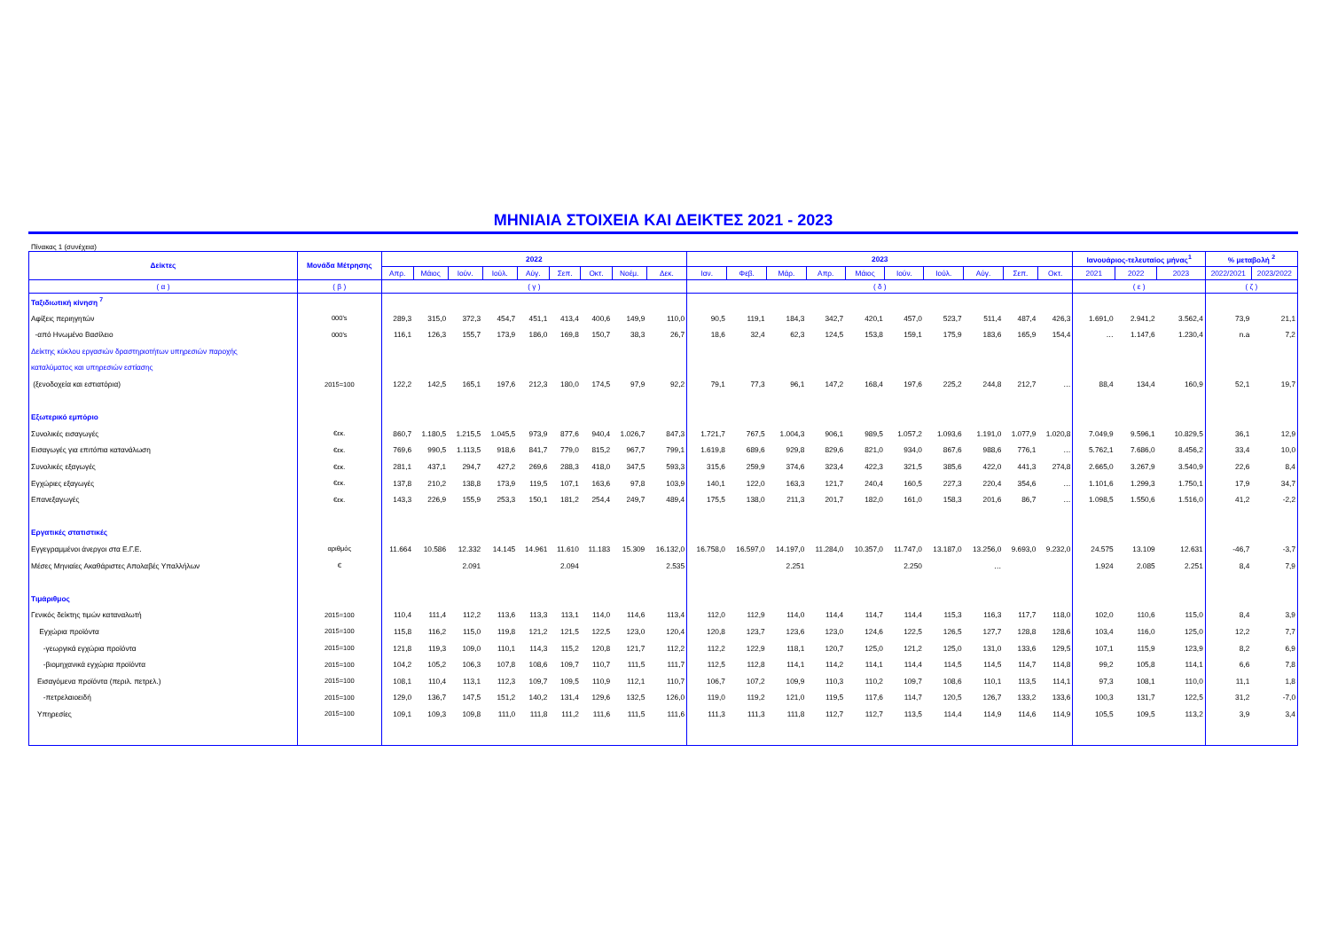ΜΗΝΙΑΙΑ ΣΤΟΙΧΕΙΑ ΚΑΙ ΔΕΙΚΤΕΣ 2021 - 2023
Πίνακας 1 (συνέχεια)
| Δείκτες | Μονάδα Μέτρησης | 2022 | | | | | | | | | 2023 | | | | | | | | | | Ιανουάριος-τελευταίος μήνας<sup>1</sup> | | | % μεταβολή <sup>2</sup> | |
| --- | --- | --- | --- | --- | --- | --- | --- | --- | --- | --- | --- | --- | --- | --- | --- | --- | --- | --- | --- | --- | --- | --- | --- | --- | --- |
| | | Απρ. | Μάιος | Ιούν. | Ιούλ. | Αύγ. | Σεπ. | Οκτ. | Νοέμ. | Δεκ. | Ιαν. | Φεβ. | Μάρ. | Απρ. | Μάιος | Ιούν. | Ιούλ. | Αύγ. | Σεπ. | Οκτ. | 2021 | 2022 | 2023 | 2022/2021 | 2023/2022 |
| ( α ) | ( β ) | ( γ ) | | | | | | | | | ( δ ) | | | | | | | | | | ( ε ) | | | ( ζ ) | |
| Ταξιδιωτική κίνηση <sup>7</sup> | | | | | | | | | | | | | | | | | | | | | | | | | |
| Αφίξεις περιηγητών | 000's | 289,3 | 315,0 | 372,3 | 454,7 | 451,1 | 413,4 | 400,6 | 149,9 | 110,0 | 90,5 | 119,1 | 184,3 | 342,7 | 420,1 | 457,0 | 523,7 | 511,4 | 487,4 | 426,3 | 1.691,0 | 2.941,2 | 3.562,4 | 73,9 | 21,1 |
| -από Ηνωμένο Βασίλειο | 000's | 116,1 | 126,3 | 155,7 | 173,9 | 186,0 | 169,8 | 150,7 | 38,3 | 26,7 | 18,6 | 32,4 | 62,3 | 124,5 | 153,8 | 159,1 | 175,9 | 183,6 | 165,9 | 154,4 | … | 1.147,6 | 1.230,4 | n.a | 7,2 |
| Δείκτης κύκλου εργασιών δραστηριοτήτων υπηρεσιών παροχής | | | | | | | | | | | | | | | | | | | | | | | | | |
| καταλύματος και υπηρεσιών εστίασης | | | | | | | | | | | | | | | | | | | | | | | | | |
| (ξενοδοχεία και εστιατόρια) | 2015=100 | 122,2 | 142,5 | 165,1 | 197,6 | 212,3 | 180,0 | 174,5 | 97,9 | 92,2 | 79,1 | 77,3 | 96,1 | 147,2 | 168,4 | 197,6 | 225,2 | 244,8 | 212,7 | … | 88,4 | 134,4 | 160,9 | 52,1 | 19,7 |
| Εξωτερικό εμπόριο | | | | | | | | | | | | | | | | | | | | | | | | | |
| Συνολικές εισαγωγές | €εκ. | 860,7 | 1.180,5 | 1.215,5 | 1.045,5 | 973,9 | 877,6 | 940,4 | 1.026,7 | 847,3 | 1.721,7 | 767,5 | 1.004,3 | 906,1 | 989,5 | 1.057,2 | 1.093,6 | 1.191,0 | 1.077,9 | 1.020,8 | 7.049,9 | 9.596,1 | 10.829,5 | 36,1 | 12,9 |
| Εισαγωγές για επιτόπια κατανάλωση | €εκ. | 769,6 | 990,5 | 1.113,5 | 918,6 | 841,7 | 779,0 | 815,2 | 967,7 | 799,1 | 1.619,8 | 689,6 | 929,8 | 829,6 | 821,0 | 934,0 | 867,6 | 988,6 | 776,1 | … | 5.762,1 | 7.686,0 | 8.456,2 | 33,4 | 10,0 |
| Συνολικές εξαγωγές | €εκ. | 281,1 | 437,1 | 294,7 | 427,2 | 269,6 | 288,3 | 418,0 | 347,5 | 593,3 | 315,6 | 259,9 | 374,6 | 323,4 | 422,3 | 321,5 | 385,6 | 422,0 | 441,3 | 274,8 | 2.665,0 | 3.267,9 | 3.540,9 | 22,6 | 8,4 |
| Εγχώριες εξαγωγές | €εκ. | 137,8 | 210,2 | 138,8 | 173,9 | 119,5 | 107,1 | 163,6 | 97,8 | 103,9 | 140,1 | 122,0 | 163,3 | 121,7 | 240,4 | 160,5 | 227,3 | 220,4 | 354,6 | … | 1.101,6 | 1.299,3 | 1.750,1 | 17,9 | 34,7 |
| Επανεξαγωγές | €εκ. | 143,3 | 226,9 | 155,9 | 253,3 | 150,1 | 181,2 | 254,4 | 249,7 | 489,4 | 175,5 | 138,0 | 211,3 | 201,7 | 182,0 | 161,0 | 158,3 | 201,6 | 86,7 | … | 1.098,5 | 1.550,6 | 1.516,0 | 41,2 | -2,2 |
| Εργατικές στατιστικές | | | | | | | | | | | | | | | | | | | | | | | | | |
| Εγγεγραμμένοι άνεργοι στα Ε.Γ.Ε. | αριθμός | 11.664 | 10.586 | 12.332 | 14.145 | 14.961 | 11.610 | 11.183 | 15.309 | 16.132,0 | 16.758,0 | 16.597,0 | 14.197,0 | 11.284,0 | 10.357,0 | 11.747,0 | 13.187,0 | 13.256,0 | 9.693,0 | 9.232,0 | 24.575 | 13.109 | 12.631 | -46,7 | -3,7 |
| Μέσες Μηνιαίες Ακαθάριστες Απολαβές Υπαλλήλων | € | | | 2.091 | | | 2.094 | | | 2.535 | | | 2.251 | | | 2.250 | | … | | | 1.924 | 2.085 | 2.251 | 8,4 | 7,9 |
| Τιμάριθμος | | | | | | | | | | | | | | | | | | | | | | | | | |
| Γενικός δείκτης τιμών καταναλωτή | 2015=100 | 110,4 | 111,4 | 112,2 | 113,6 | 113,3 | 113,1 | 114,0 | 114,6 | 113,4 | 112,0 | 112,9 | 114,0 | 114,4 | 114,7 | 114,4 | 115,3 | 116,3 | 117,7 | 118,0 | 102,0 | 110,6 | 115,0 | 8,4 | 3,9 |
| Εγχώρια προϊόντα | 2015=100 | 115,8 | 116,2 | 115,0 | 119,8 | 121,2 | 121,5 | 122,5 | 123,0 | 120,4 | 120,8 | 123,7 | 123,6 | 123,0 | 124,6 | 122,5 | 126,5 | 127,7 | 128,8 | 128,6 | 103,4 | 116,0 | 125,0 | 12,2 | 7,7 |
| -γεωργικά εγχώρια προϊόντα | 2015=100 | 121,8 | 119,3 | 109,0 | 110,1 | 114,3 | 115,2 | 120,8 | 121,7 | 112,2 | 112,2 | 122,9 | 118,1 | 120,7 | 125,0 | 121,2 | 125,0 | 131,0 | 133,6 | 129,5 | 107,1 | 115,9 | 123,9 | 8,2 | 6,9 |
| -βιομηχανικά εγχώρια προϊόντα | 2015=100 | 104,2 | 105,2 | 106,3 | 107,8 | 108,6 | 109,7 | 110,7 | 111,5 | 111,7 | 112,5 | 112,8 | 114,1 | 114,2 | 114,1 | 114,4 | 114,5 | 114,5 | 114,7 | 114,8 | 99,2 | 105,8 | 114,1 | 6,6 | 7,8 |
| Εισαγόμενα προϊόντα (περιλ. πετρελ.) | 2015=100 | 108,1 | 110,4 | 113,1 | 112,3 | 109,7 | 109,5 | 110,9 | 112,1 | 110,7 | 106,7 | 107,2 | 109,9 | 110,3 | 110,2 | 109,7 | 108,6 | 110,1 | 113,5 | 114,1 | 97,3 | 108,1 | 110,0 | 11,1 | 1,8 |
| -πετρελαιοειδή | 2015=100 | 129,0 | 136,7 | 147,5 | 151,2 | 140,2 | 131,4 | 129,6 | 132,5 | 126,0 | 119,0 | 119,2 | 121,0 | 119,5 | 117,6 | 114,7 | 120,5 | 126,7 | 133,2 | 133,6 | 100,3 | 131,7 | 122,5 | 31,2 | -7,0 |
| Υπηρεσίες | 2015=100 | 109,1 | 109,3 | 109,8 | 111,0 | 111,8 | 111,2 | 111,6 | 111,5 | 111,6 | 111,3 | 111,3 | 111,8 | 112,7 | 112,7 | 113,5 | 114,4 | 114,9 | 114,6 | 114,9 | 105,5 | 109,5 | 113,2 | 3,9 | 3,4 |